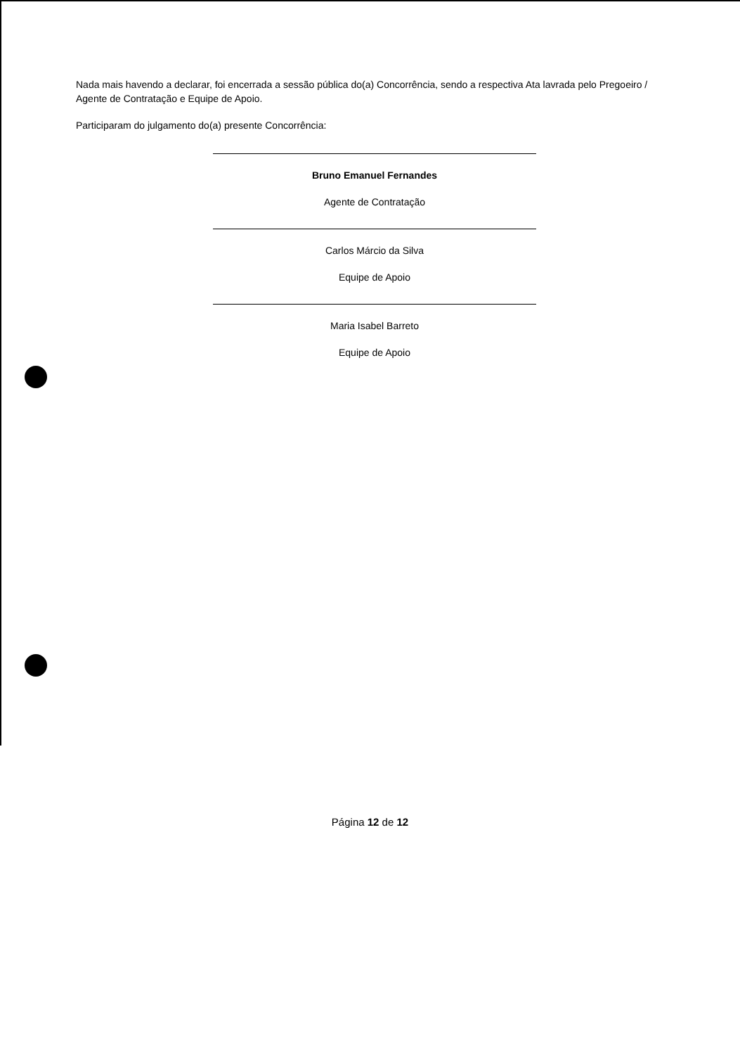Nada mais havendo a declarar, foi encerrada a sessão pública do(a) Concorrência, sendo a respectiva Ata lavrada pelo Pregoeiro / Agente de Contratação e Equipe de Apoio.
Participaram do julgamento do(a) presente Concorrência:
Bruno Emanuel Fernandes
Agente de Contratação
Carlos Márcio da Silva
Equipe de Apoio
Maria Isabel Barreto
Equipe de Apoio
Página 12 de 12